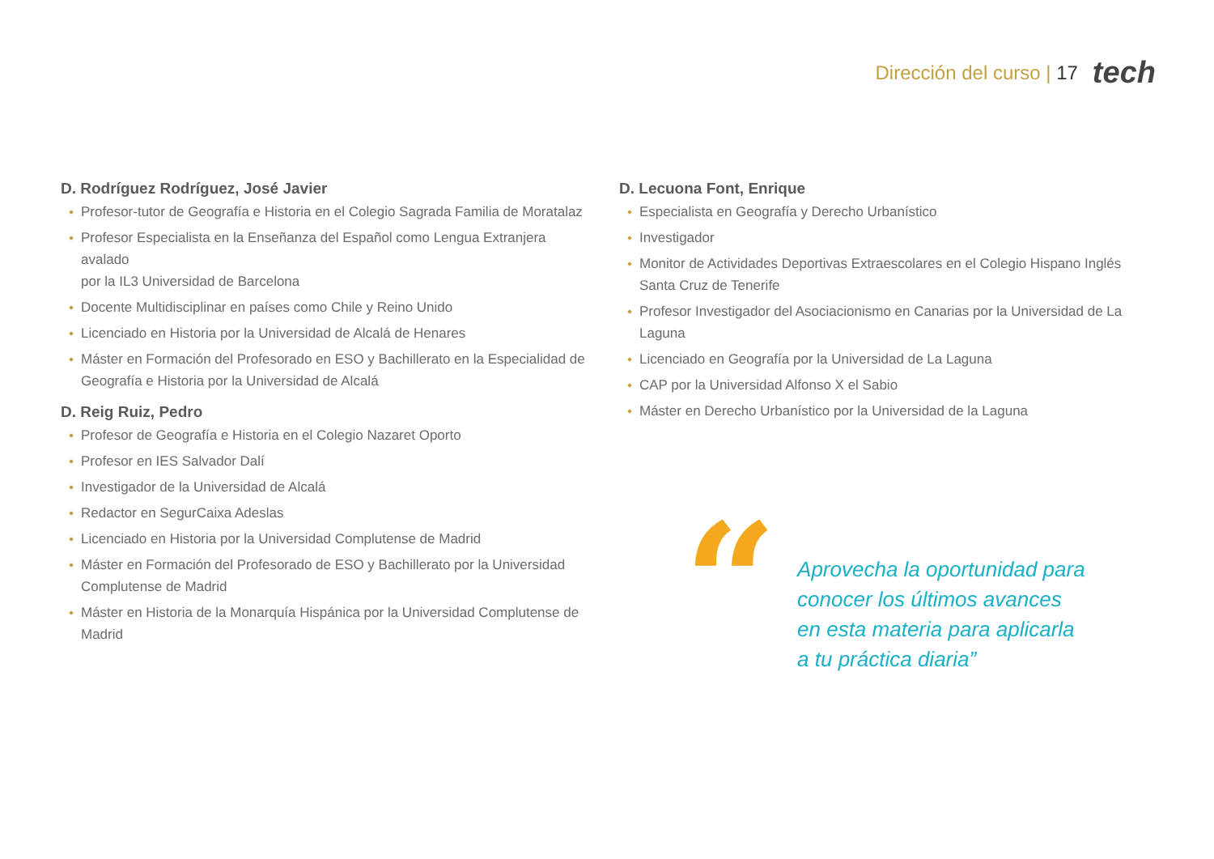Dirección del curso | 17 tech
D. Rodríguez Rodríguez, José Javier
Profesor-tutor de Geografía e Historia en el Colegio Sagrada Familia de Moratalaz
Profesor Especialista en la Enseñanza del Español como Lengua Extranjera avalado
por la IL3 Universidad de Barcelona
Docente Multidisciplinar en países como Chile y Reino Unido
Licenciado en Historia por la Universidad de Alcalá de Henares
Máster en Formación del Profesorado en ESO y Bachillerato en la Especialidad de Geografía e Historia por la Universidad de Alcalá
D. Reig Ruiz, Pedro
Profesor de Geografía e Historia en el Colegio Nazaret Oporto
Profesor en IES Salvador Dalí
Investigador de la Universidad de Alcalá
Redactor en SegurCaixa Adeslas
Licenciado en Historia por la Universidad Complutense de Madrid
Máster en Formación del Profesorado de ESO y Bachillerato por la Universidad Complutense de Madrid
Máster en Historia de la Monarquía Hispánica por la Universidad Complutense de Madrid
D. Lecuona Font, Enrique
Especialista en Geografía y Derecho Urbanístico
Investigador
Monitor de Actividades Deportivas Extraescolares en el Colegio Hispano Inglés Santa Cruz de Tenerife
Profesor Investigador del Asociacionismo en Canarias por la Universidad de La Laguna
Licenciado en Geografía por la Universidad de La Laguna
CAP por la Universidad Alfonso X el Sabio
Máster en Derecho Urbanístico por la Universidad de la Laguna
“
Aprovecha la oportunidad para conocer los últimos avances en esta materia para aplicarla a tu práctica diaria”